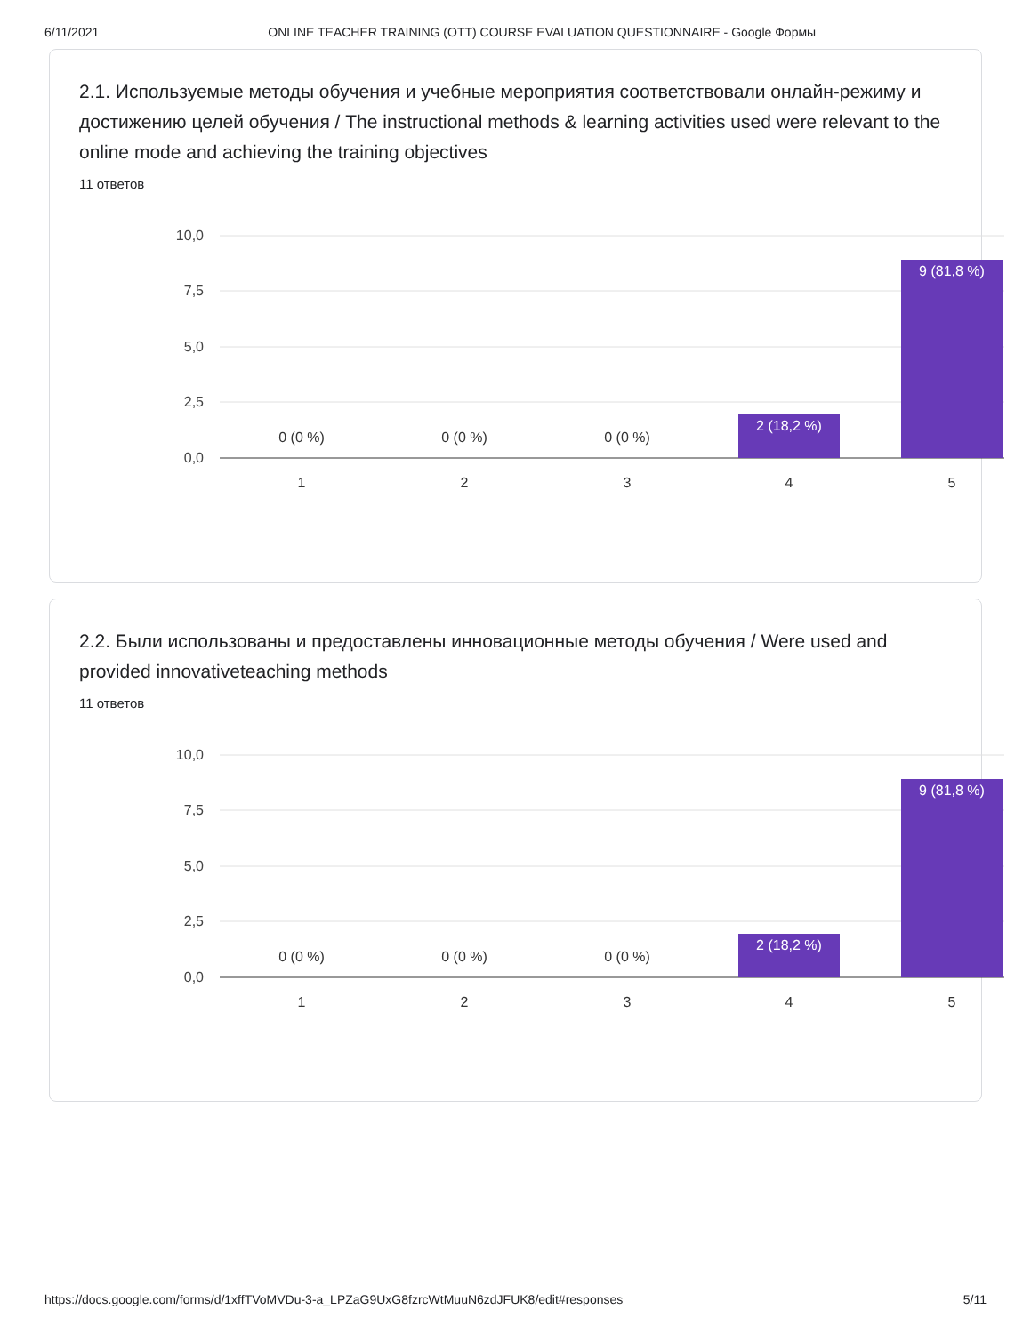6/11/2021 ONLINE TEACHER TRAINING (OTT) COURSE EVALUATION QUESTIONNAIRE - Google Формы
2.1. Используемые методы обучения и учебные мероприятия соответствовали онлайн-режиму и достижению целей обучения / The instructional methods & learning activities used were relevant to the online mode and achieving the training objectives
11 ответов
10,0
7,5
5,0
2,5
0,0
2 (18,2 %)
9 (81,8 %)
0 (0 %)
0 (0 %)
0 (0 %)
1
2
3
4
5
2.2. Были использованы и предоставлены инновационные методы обучения / Were used and provided innovativeteaching methods
11 ответов
10,0
7,5
5,0
2,5
0,0
2 (18,2 %)
9 (81,8 %)
0 (0 %)
0 (0 %)
0 (0 %)
1
2
3
4
5
https://docs.google.com/forms/d/1xffTVoMVDu-3-a_LPZaG9UxG8fzrcWtMuuN6zdJFUK8/edit#responses 5/11